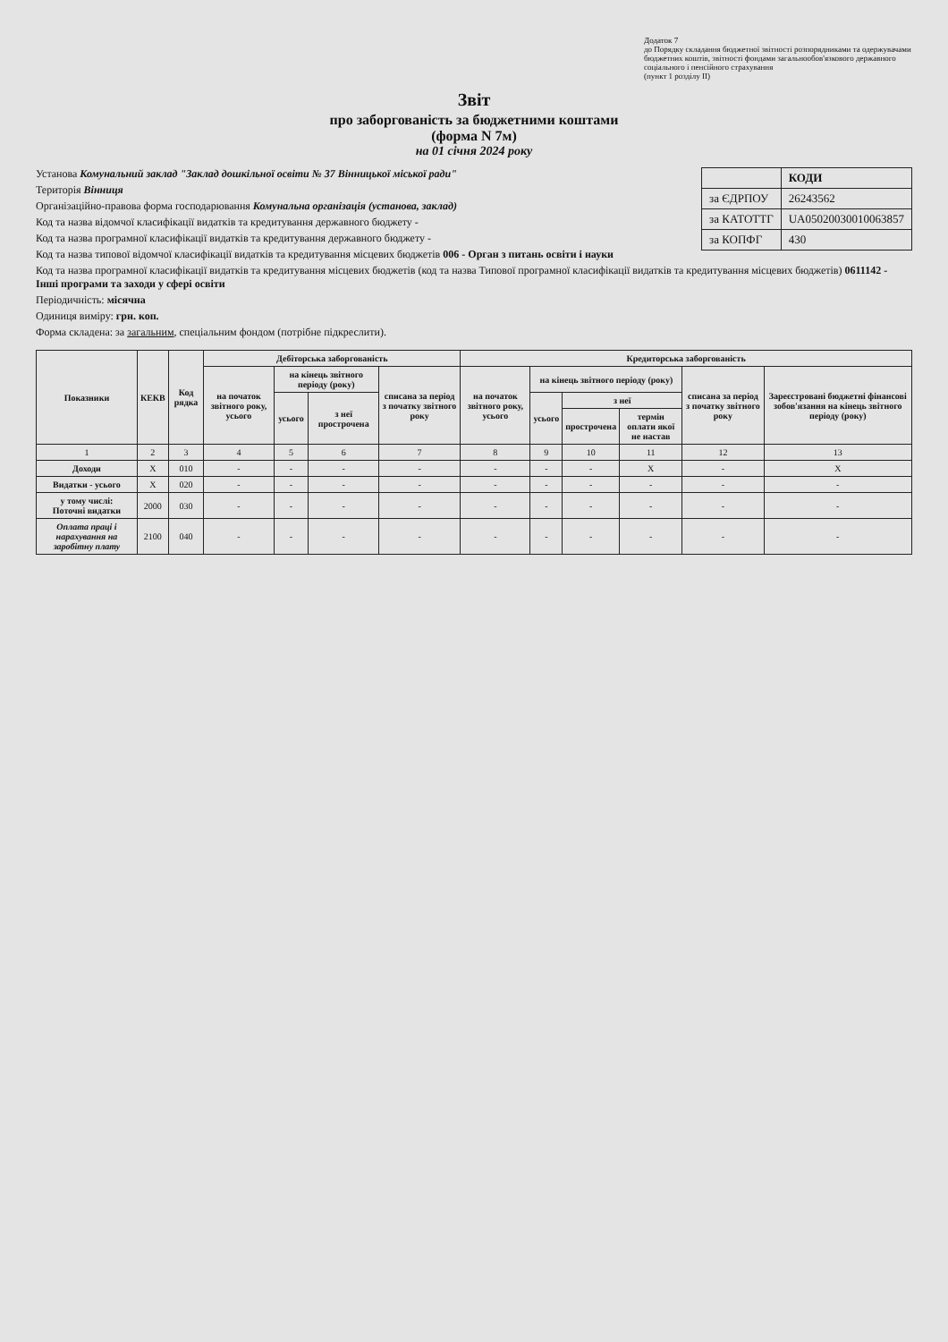Додаток 7
до Порядку складання бюджетної звітності розпорядниками та одержувачами бюджетних коштів, звітності фондами загальнообов'язкового державного соціального і пенсійного страхування
(пункт 1 розділу II)
Звіт
про заборгованість за бюджетними коштами
(форма N 7м)
на 01 січня 2024 року
| | КОДИ |
| за ЄДРПОУ | 26243562 |
| за КАТОТТГ | UA05020030010063857 |
| за КОПФГ | 430 |
Установа Комунальний заклад "Заклад дошкільної освіти № 37 Вінницької міської ради"
Територія Вінниця
Організаційно-правова форма господарювання Комунальна організація (установа, заклад)
Код та назва відомчої класифікації видатків та кредитування державного бюджету -
Код та назва програмної класифікації видатків та кредитування державного бюджету -
Код та назва типової відомчої класифікації видатків та кредитування місцевих бюджетів 006 - Орган з питань освіти і науки
Код та назва програмної класифікації видатків та кредитування місцевих бюджетів (код та назва Типової програмної класифікації видатків та кредитування місцевих бюджетів) 0611142 - Інші програми та заходи у сфері освіти
Періодичність: місячна
Одиниця виміру: грн. коп.
Форма складена: за загальним, спеціальним фондом (потрібне підкреслити).
| Показники | КЕКВ | Код рядка | Дебіторська заборгованість | | | | Кредиторська заборгованість | | | | | |
| --- | --- | --- | --- | --- | --- | --- | --- | --- | --- | --- | --- | --- |
| | | | на початок звітного року, усього | на кінець звітного періоду (року) | | списана за період з початку звітного року | на початок звітного року, усього | на кінець звітного періоду (року) | | | списана за період з початку звітного року | Зареєстровані бюджетні фінансові зобов'язання на кінець звітного періоду (року) |
| | | | | усього | з неї прострочена | | | усього | з неї | | | |
| | | | | | | | | | прострочена | термін оплати якої не настав | | |
| 1 | 2 | 3 | 4 | 5 | 6 | 7 | 8 | 9 | 10 | 11 | 12 | 13 |
| Доходи | X | 010 | - | - | - | - | - | - | - | X | - | X |
| Видатки - усього | X | 020 | - | - | - | - | - | - | - | - | - | - |
| у тому числі: Поточні видатки | 2000 | 030 | - | - | - | - | - | - | - | - | - | - |
| Оплата праці і нарахування на заробітну плату | 2100 | 040 | - | - | - | - | - | - | - | - | - | - |